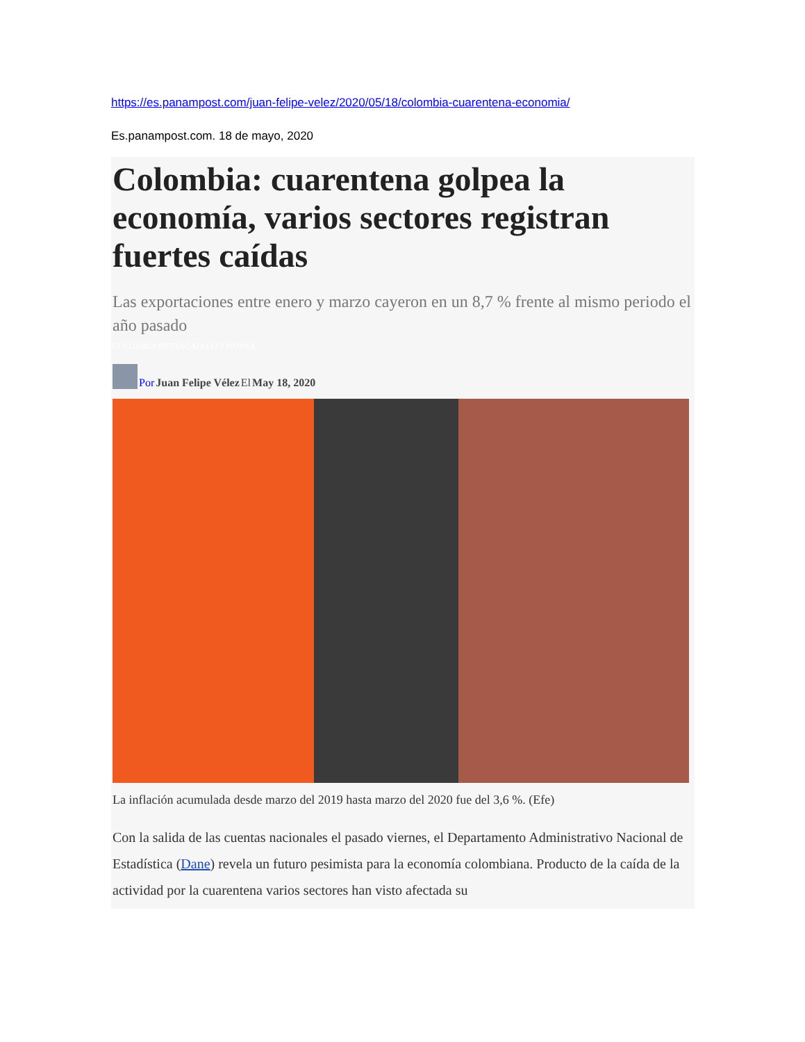https://es.panampost.com/juan-felipe-velez/2020/05/18/colombia-cuarentena-economia/
Es.panampost.com. 18 de mayo, 2020
Colombia: cuarentena golpea la economía, varios sectores registran fuertes caídas
Las exportaciones entre enero y marzo cayeron en un 8,7 % frente al mismo periodo el año pasado
COLOMBIA DESTACADO ECONOMÍA
Por Juan Felipe Vélez El May 18, 2020
La inflación acumulada desde marzo del 2019 hasta marzo del 2020 fue del 3,6 %. (Efe)
Con la salida de las cuentas nacionales el pasado viernes, el Departamento Administrativo Nacional de Estadística (Dane) revela un futuro pesimista para la economía colombiana. Producto de la caída de la actividad por la cuarentena varios sectores han visto afectada su